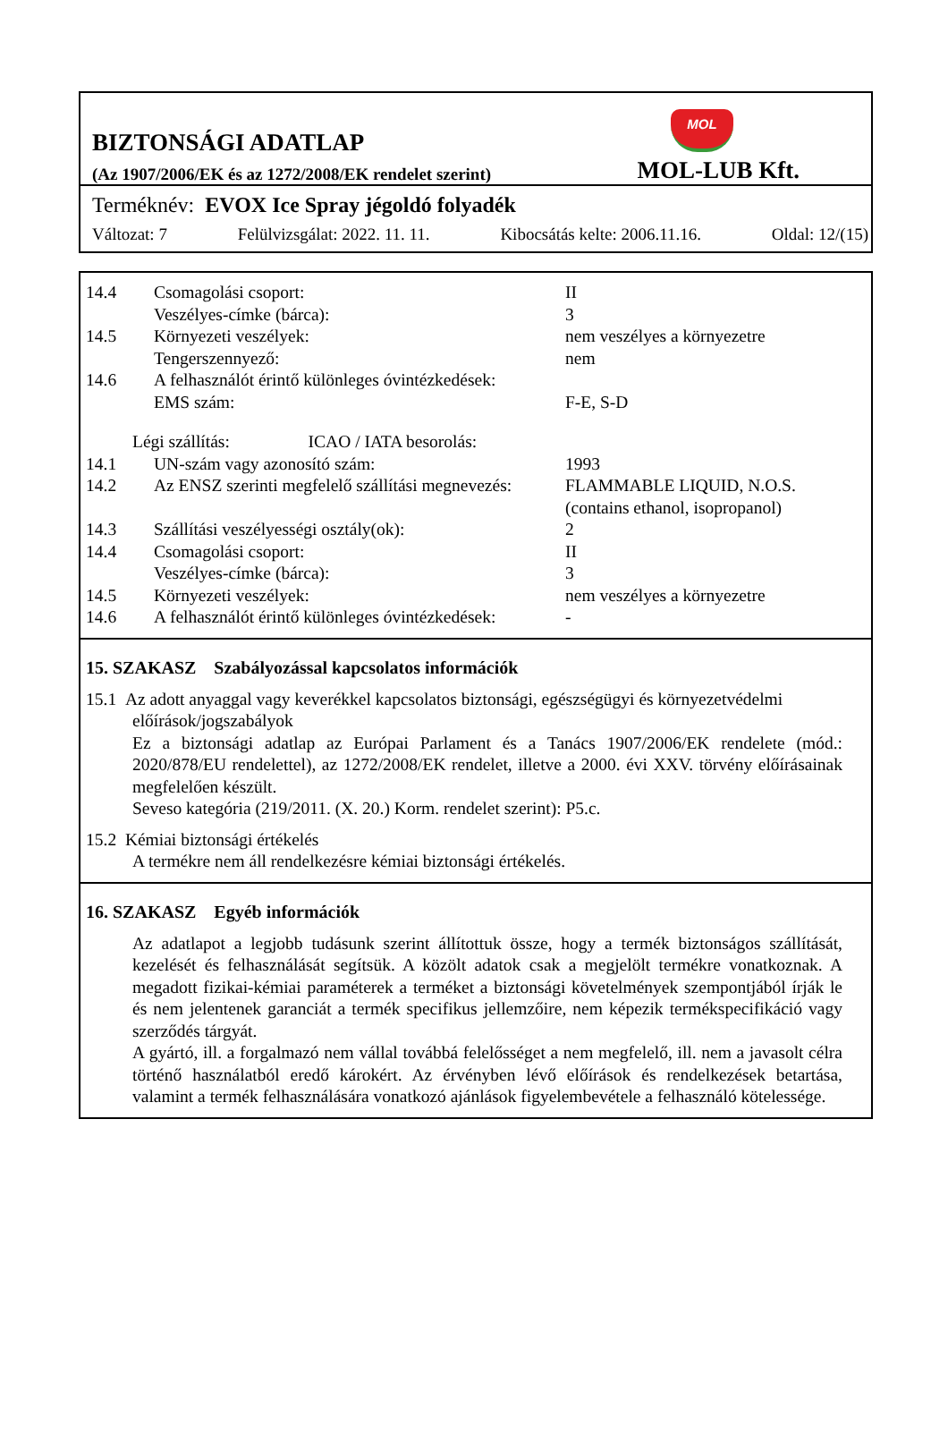MOL
BIZTONSÁGI ADATLAP
(Az 1907/2006/EK és az 1272/2008/EK rendelet szerint) MOL-LUB Kft.
Terméknév: EVOX Ice Spray jégoldó folyadék
Változat: 7 Felülvizsgálat: 2022. 11. 11. Kibocsátás kelte: 2006.11.16. Oldal: 12/(15)
| 14.4 | Csomagolási csoport: | II |
| | Veszélyes-címke (bárca): | 3 |
| 14.5 | Környezeti veszélyek: | nem veszélyes a környezetre |
| | Tengerszennyező: | nem |
| 14.6 | A felhasználót érintő különleges óvintézkedések: | |
| | EMS szám: | F-E, S-D |
| Légi szállítás: ICAO / IATA besorolás: | | |
| 14.1 | UN-szám vagy azonosító szám: | 1993 |
| 14.2 | Az ENSZ szerinti megfelelő szállítási megnevezés: | FLAMMABLE LIQUID, N.O.S. (contains ethanol, isopropanol) |
| 14.3 | Szállítási veszélyességi osztály(ok): | 2 |
| 14.4 | Csomagolási csoport: | II |
| | Veszélyes-címke (bárca): | 3 |
| 14.5 | Környezeti veszélyek: | nem veszélyes a környezetre |
| 14.6 | A felhasználót érintő különleges óvintézkedések: | - |
15. SZAKASZ Szabályozással kapcsolatos információk
15.1 Az adott anyaggal vagy keverékkel kapcsolatos biztonsági, egészségügyi és környezetvédelmi
előírások/jogszabályok
Ez a biztonsági adatlap az Európai Parlament és a Tanács 1907/2006/EK rendelete (mód.: 2020/878/EU rendelettel), az 1272/2008/EK rendelet, illetve a 2000. évi XXV. törvény előírásainak megfelelően készült.
Seveso kategória (219/2011. (X. 20.) Korm. rendelet szerint): P5.c.
15.2 Kémiai biztonsági értékelés
A termékre nem áll rendelkezésre kémiai biztonsági értékelés.
16. SZAKASZ Egyéb információk
Az adatlapot a legjobb tudásunk szerint állítottuk össze, hogy a termék biztonságos szállítását, kezelését és felhasználását segítsük. A közölt adatok csak a megjelölt termékre vonatkoznak. A megadott fizikai-kémiai paraméterek a terméket a biztonsági követelmények szempontjából írják le és nem jelentenek garanciát a termék specifikus jellemzőire, nem képezik termékspecifikáció vagy szerződés tárgyát.
A gyártó, ill. a forgalmazó nem vállal továbbá felelősséget a nem megfelelő, ill. nem a javasolt célra történő használatból eredő károkért. Az érvényben lévő előírások és rendelkezések betartása, valamint a termék felhasználására vonatkozó ajánlások figyelembevétele a felhasználó kötelessége.